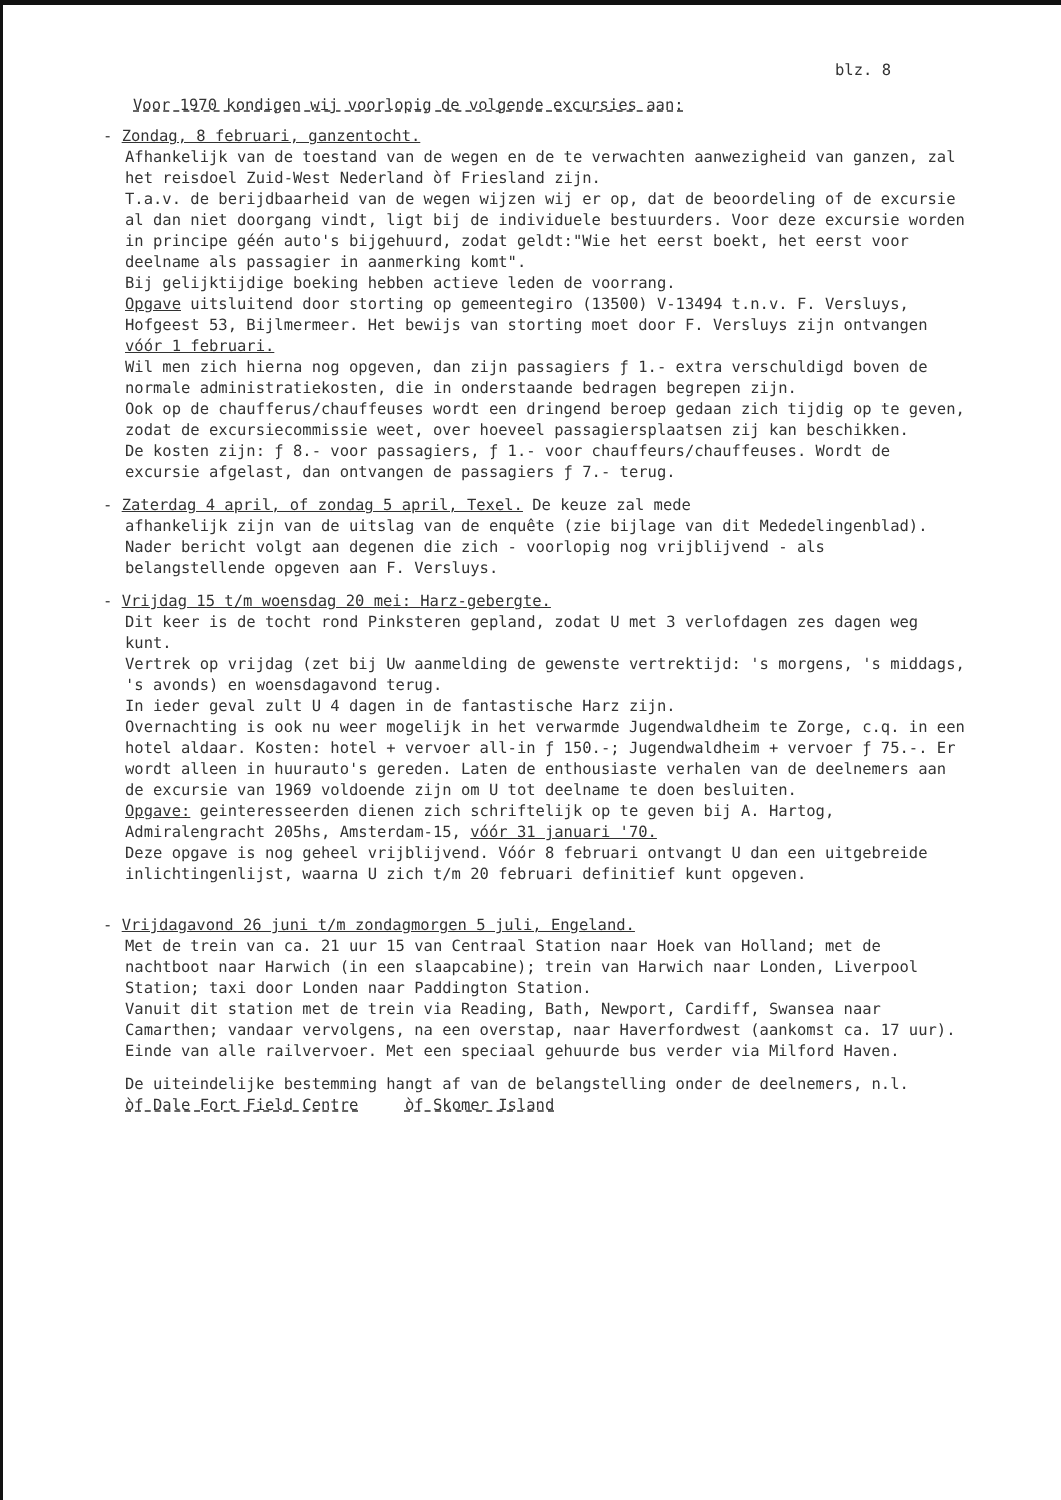blz. 8
Voor 1970 kondigen wij voorlopig de volgende excursies aan:
- Zondag, 8 februari, ganzentocht.
Afhankelijk van de toestand van de wegen en de te verwachten aanwezigheid van ganzen, zal het reisdoel Zuid-West Nederland òf Friesland zijn.
T.a.v. de berijdbaarheid van de wegen wijzen wij er op, dat de beoordeling of de excursie al dan niet doorgang vindt, ligt bij de individuele bestuurders. Voor deze excursie worden in principe géén auto's bijgehuurd, zodat geldt:"Wie het eerst boekt, het eerst voor deelname als passagier in aanmerking komt".
Bij gelijktijdige boeking hebben actieve leden de voorrang.
Opgave uitsluitend door storting op gemeentegiro (13500) V-13494 t.n.v. F. Versluys, Hofgeest 53, Bijlmermeer. Het bewijs van storting moet door F. Versluys zijn ontvangen vóór 1 februari.
Wil men zich hierna nog opgeven, dan zijn passagiers ƒ 1.- extra verschuldigd boven de normale administratiekosten, die in onderstaande bedragen begrepen zijn.
Ook op de chaufferus/chauffeuses wordt een dringend beroep gedaan zich tijdig op te geven, zodat de excursiecommissie weet, over hoeveel passagiersplaatsen zij kan beschikken.
De kosten zijn: ƒ 8.- voor passagiers, ƒ 1.- voor chauffeurs/chauffeuses. Wordt de excursie afgelast, dan ontvangen de passagiers ƒ 7.- terug.
- Zaterdag 4 april, of zondag 5 april, Texel. De keuze zal mede
afhankelijk zijn van de uitslag van de enquête (zie bijlage van dit Mededelingenblad).
Nader bericht volgt aan degenen die zich - voorlopig nog vrijblijvend - als belangstellende opgeven aan F. Versluys.
- Vrijdag 15 t/m woensdag 20 mei: Harz-gebergte.
Dit keer is de tocht rond Pinksteren gepland, zodat U met 3 verlofdagen zes dagen weg kunt.
Vertrek op vrijdag (zet bij Uw aanmelding de gewenste vertrektijd: 's morgens, 's middags, 's avonds) en woensdagavond terug.
In ieder geval zult U 4 dagen in de fantastische Harz zijn.
Overnachting is ook nu weer mogelijk in het verwarmde Jugendwaldheim te Zorge, c.q. in een hotel aldaar. Kosten: hotel + vervoer all-in ƒ 150.-; Jugendwaldheim + vervoer ƒ 75.-. Er wordt alleen in huurauto's gereden. Laten de enthousiaste verhalen van de deelnemers aan de excursie van 1969 voldoende zijn om U tot deelname te doen besluiten.
Opgave: geinteresseerden dienen zich schriftelijk op te geven bij A. Hartog, Admiralengracht 205hs, Amsterdam-15, vóór 31 januari '70.
Deze opgave is nog geheel vrijblijvend. Vóór 8 februari ontvangt U dan een uitgebreide inlichtingenlijst, waarna U zich t/m 20 februari definitief kunt opgeven.
- Vrijdagavond 26 juni t/m zondagmorgen 5 juli, Engeland.
Met de trein van ca. 21 uur 15 van Centraal Station naar Hoek van Holland; met de nachtboot naar Harwich (in een slaapcabine); trein van Harwich naar Londen, Liverpool Station; taxi door Londen naar Paddington Station.
Vanuit dit station met de trein via Reading, Bath, Newport, Cardiff, Swansea naar Camarthen; vandaar vervolgens, na een overstap, naar Haverfordwest (aankomst ca. 17 uur). Einde van alle railvervoer. Met een speciaal gehuurde bus verder via Milford Haven.
De uiteindelijke bestemming hangt af van de belangstelling onder de deelnemers, n.l.
òf Dale Fort Field Centre òf Skomer Island